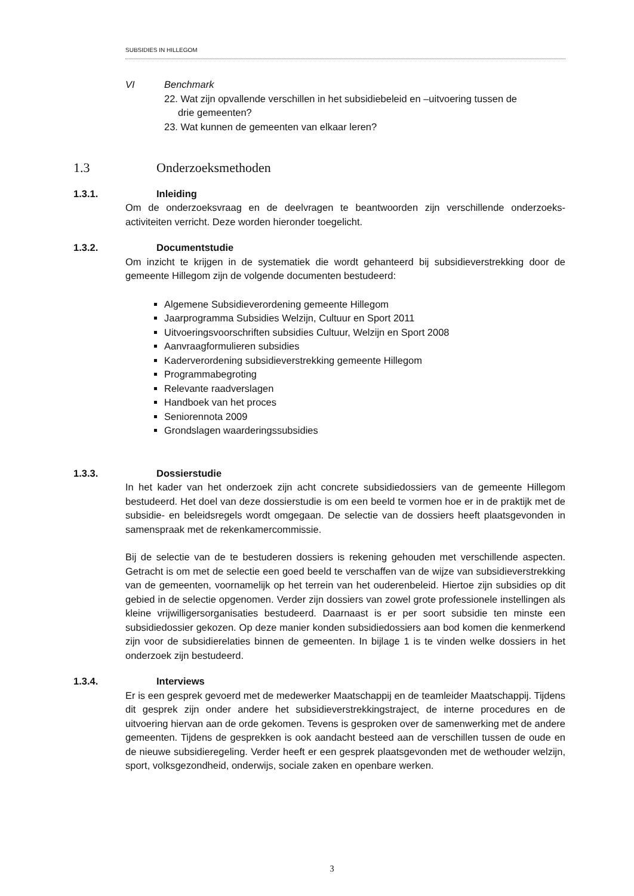SUBSIDIES IN HILLEGOM
VI Benchmark
22. Wat zijn opvallende verschillen in het subsidiebeleid en –uitvoering tussen de
drie gemeenten?
23. Wat kunnen de gemeenten van elkaar leren?
1.3 Onderzoeksmethoden
1.3.1. Inleiding
Om de onderzoeksvraag en de deelvragen te beantwoorden zijn verschillende onderzoeks-activiteiten verricht. Deze worden hieronder toegelicht.
1.3.2. Documentstudie
Om inzicht te krijgen in de systematiek die wordt gehanteerd bij subsidieverstrekking door de gemeente Hillegom zijn de volgende documenten bestudeerd:
Algemene Subsidieverordening gemeente Hillegom
Jaarprogramma Subsidies Welzijn, Cultuur en Sport 2011
Uitvoeringsvoorschriften subsidies Cultuur, Welzijn en Sport 2008
Aanvraagformulieren subsidies
Kaderverordening subsidieverstrekking gemeente Hillegom
Programmabegroting
Relevante raadverslagen
Handboek van het proces
Seniorennota 2009
Grondslagen waarderingssubsidies
1.3.3. Dossierstudie
In het kader van het onderzoek zijn acht concrete subsidiedossiers van de gemeente Hillegom bestudeerd. Het doel van deze dossierstudie is om een beeld te vormen hoe er in de praktijk met de subsidie- en beleidsregels wordt omgegaan. De selectie van de dossiers heeft plaatsgevonden in samenspraak met de rekenkamercommissie.
Bij de selectie van de te bestuderen dossiers is rekening gehouden met verschillende aspecten. Getracht is om met de selectie een goed beeld te verschaffen van de wijze van subsidieverstrekking van de gemeenten, voornamelijk op het terrein van het ouderenbeleid. Hiertoe zijn subsidies op dit gebied in de selectie opgenomen. Verder zijn dossiers van zowel grote professionele instellingen als kleine vrijwilligersorganisaties bestudeerd. Daarnaast is er per soort subsidie ten minste een subsidiedossier gekozen. Op deze manier konden subsidiedossiers aan bod komen die kenmerkend zijn voor de subsidierelaties binnen de gemeenten. In bijlage 1 is te vinden welke dossiers in het onderzoek zijn bestudeerd.
1.3.4. Interviews
Er is een gesprek gevoerd met de medewerker Maatschappij en de teamleider Maatschappij. Tijdens dit gesprek zijn onder andere het subsidieverstrekkingstraject, de interne procedures en de uitvoering hiervan aan de orde gekomen. Tevens is gesproken over de samenwerking met de andere gemeenten. Tijdens de gesprekken is ook aandacht besteed aan de verschillen tussen de oude en de nieuwe subsidieregeling. Verder heeft er een gesprek plaatsgevonden met de wethouder welzijn, sport, volksgezondheid, onderwijs, sociale zaken en openbare werken.
3